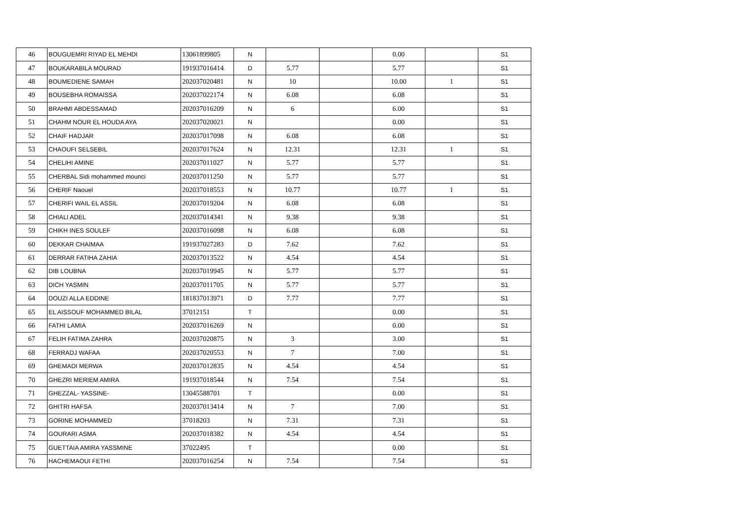| 46 | BOUGUEMRI RIYAD EL MEHDI | 13061899805 | N | | | 0.00 | | S1 |
| 47 | BOUKARABILA MOURAD | 191937016414 | D | 5.77 | | 5.77 | | S1 |
| 48 | BOUMEDIENE SAMAH | 202037020481 | N | 10 | | 10.00 | 1 | S1 |
| 49 | BOUSEBHA ROMAISSA | 202037022174 | N | 6.08 | | 6.08 | | S1 |
| 50 | BRAHMI ABDESSAMAD | 202037016209 | N | 6 | | 6.00 | | S1 |
| 51 | CHAHM NOUR EL HOUDA AYA | 202037020021 | N | | | 0.00 | | S1 |
| 52 | CHAIF HADJAR | 202037017098 | N | 6.08 | | 6.08 | | S1 |
| 53 | CHAOUFI SELSEBIL | 202037017624 | N | 12.31 | | 12.31 | 1 | S1 |
| 54 | CHELIHI AMINE | 202037011027 | N | 5.77 | | 5.77 | | S1 |
| 55 | CHERBAL Sidi mohammed mounci | 202037011250 | N | 5.77 | | 5.77 | | S1 |
| 56 | CHERIF Naouel | 202037018553 | N | 10.77 | | 10.77 | 1 | S1 |
| 57 | CHERIFI WAIL EL ASSIL | 202037019204 | N | 6.08 | | 6.08 | | S1 |
| 58 | CHIALI ADEL | 202037014341 | N | 9.38 | | 9.38 | | S1 |
| 59 | CHIKH INES SOULEF | 202037016098 | N | 6.08 | | 6.08 | | S1 |
| 60 | DEKKAR CHAIMAA | 191937027283 | D | 7.62 | | 7.62 | | S1 |
| 61 | DERRAR FATIHA ZAHIA | 202037013522 | N | 4.54 | | 4.54 | | S1 |
| 62 | DIB LOUBNA | 202037019945 | N | 5.77 | | 5.77 | | S1 |
| 63 | DICH YASMIN | 202037011705 | N | 5.77 | | 5.77 | | S1 |
| 64 | DOUZI ALLA EDDINE | 181837013971 | D | 7.77 | | 7.77 | | S1 |
| 65 | EL AISSOUF MOHAMMED BILAL | 37012151 | T | | | 0.00 | | S1 |
| 66 | FATHI LAMIA | 202037016269 | N | | | 0.00 | | S1 |
| 67 | FELIH FATIMA ZAHRA | 202037020875 | N | 3 | | 3.00 | | S1 |
| 68 | FERRADJ WAFAA | 202037020553 | N | 7 | | 7.00 | | S1 |
| 69 | GHEMADI MERWA | 202037012835 | N | 4.54 | | 4.54 | | S1 |
| 70 | GHEZRI MERIEM AMIRA | 191937018544 | N | 7.54 | | 7.54 | | S1 |
| 71 | GHEZZAL- YASSINE- | 13045588701 | T | | | 0.00 | | S1 |
| 72 | GHITRI HAFSA | 202037013414 | N | 7 | | 7.00 | | S1 |
| 73 | GORINE MOHAMMED | 37018203 | N | 7.31 | | 7.31 | | S1 |
| 74 | GOURARI ASMA | 202037018382 | N | 4.54 | | 4.54 | | S1 |
| 75 | GUETTAIA AMIRA YASSMINE | 37022495 | T | | | 0.00 | | S1 |
| 76 | HACHEMAOUI FETHI | 202037016254 | N | 7.54 | | 7.54 | | S1 |